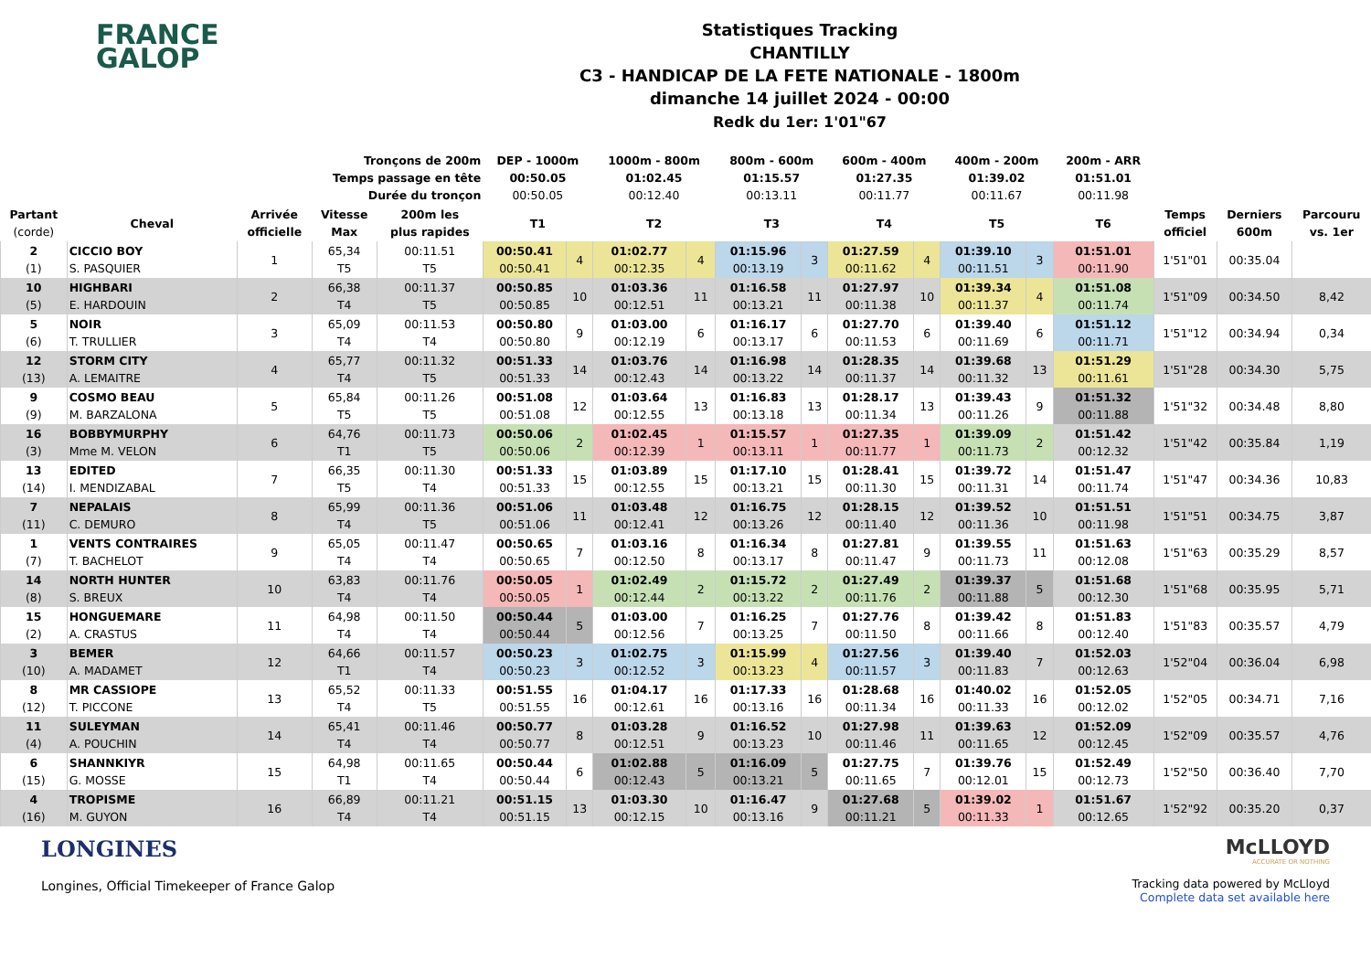FRANCE
GALOP
Statistiques Tracking
CHANTILLY
C3 - HANDICAP DE LA FETE NATIONALE - 1800m
dimanche 14 juillet 2024 - 00:00
Redk du 1er: 1'01"67
| Tronçons de 200m Temps passage en tête Durée du tronçon | | | | | DEP - 1000m 00:50.05 00:50.05 | | 1000m - 800m 01:02.45 00:12.40 | | 800m - 600m 01:15.57 00:13.11 | | 600m - 400m 01:27.35 00:11.77 | | 400m - 200m 01:39.02 00:11.67 | | 200m - ARR 01:51.01 00:11.98 | | | |
| --- | --- | --- | --- | --- | --- | --- | --- | --- | --- | --- | --- | --- | --- | --- | --- | --- | --- | --- |
| Partant (corde) | Cheval | Arrivée officielle | Vitesse Max | 200m les plus rapides | T1 | | T2 | | T3 | | T4 | | T5 | | T6 | Temps officiel | Derniers 600m | Parcouru vs. 1er |
| 2 (1) | CICCIO BOY S. PASQUIER | 1 | 65,34 T5 | 00:11.51 T5 | 00:50.41 00:50.41 | 4 | 01:02.77 00:12.35 | 4 | 01:15.96 00:13.19 | 3 | 01:27.59 00:11.62 | 4 | 01:39.10 00:11.51 | 3 | 01:51.01 00:11.90 | 1'51"01 | 00:35.04 | |
| 10 (5) | HIGHBARI E. HARDOUIN | 2 | 66,38 T4 | 00:11.37 T5 | 00:50.85 00:50.85 | 10 | 01:03.36 00:12.51 | 11 | 01:16.58 00:13.21 | 11 | 01:27.97 00:11.38 | 10 | 01:39.34 00:11.37 | 4 | 01:51.08 00:11.74 | 1'51"09 | 00:34.50 | 8,42 |
| 5 (6) | NOIR T. TRULLIER | 3 | 65,09 T4 | 00:11.53 T4 | 00:50.80 00:50.80 | 9 | 01:03.00 00:12.19 | 6 | 01:16.17 00:13.17 | 6 | 01:27.70 00:11.53 | 6 | 01:39.40 00:11.69 | 6 | 01:51.12 00:11.71 | 1'51"12 | 00:34.94 | 0,34 |
| 12 (13) | STORM CITY A. LEMAITRE | 4 | 65,77 T4 | 00:11.32 T5 | 00:51.33 00:51.33 | 14 | 01:03.76 00:12.43 | 14 | 01:16.98 00:13.22 | 14 | 01:28.35 00:11.37 | 14 | 01:39.68 00:11.32 | 13 | 01:51.29 00:11.61 | 1'51"28 | 00:34.30 | 5,75 |
| 9 (9) | COSMO BEAU M. BARZALONA | 5 | 65,84 T5 | 00:11.26 T5 | 00:51.08 00:51.08 | 12 | 01:03.64 00:12.55 | 13 | 01:16.83 00:13.18 | 13 | 01:28.17 00:11.34 | 13 | 01:39.43 00:11.26 | 9 | 01:51.32 00:11.88 | 1'51"32 | 00:34.48 | 8,80 |
| 16 (3) | BOBBYMURPHY Mme M. VELON | 6 | 64,76 T1 | 00:11.73 T5 | 00:50.06 00:50.06 | 2 | 01:02.45 00:12.39 | 1 | 01:15.57 00:13.11 | 1 | 01:27.35 00:11.77 | 1 | 01:39.09 00:11.73 | 2 | 01:51.42 00:12.32 | 1'51"42 | 00:35.84 | 1,19 |
| 13 (14) | EDITED I. MENDIZABAL | 7 | 66,35 T5 | 00:11.30 T4 | 00:51.33 00:51.33 | 15 | 01:03.89 00:12.55 | 15 | 01:17.10 00:13.21 | 15 | 01:28.41 00:11.30 | 15 | 01:39.72 00:11.31 | 14 | 01:51.47 00:11.74 | 1'51"47 | 00:34.36 | 10,83 |
| 7 (11) | NEPALAIS C. DEMURO | 8 | 65,99 T4 | 00:11.36 T5 | 00:51.06 00:51.06 | 11 | 01:03.48 00:12.41 | 12 | 01:16.75 00:13.26 | 12 | 01:28.15 00:11.40 | 12 | 01:39.52 00:11.36 | 10 | 01:51.51 00:11.98 | 1'51"51 | 00:34.75 | 3,87 |
| 1 (7) | VENTS CONTRAIRES T. BACHELOT | 9 | 65,05 T4 | 00:11.47 T4 | 00:50.65 00:50.65 | 7 | 01:03.16 00:12.50 | 8 | 01:16.34 00:13.17 | 8 | 01:27.81 00:11.47 | 9 | 01:39.55 00:11.73 | 11 | 01:51.63 00:12.08 | 1'51"63 | 00:35.29 | 8,57 |
| 14 (8) | NORTH HUNTER S. BREUX | 10 | 63,83 T4 | 00:11.76 T4 | 00:50.05 00:50.05 | 1 | 01:02.49 00:12.44 | 2 | 01:15.72 00:13.22 | 2 | 01:27.49 00:11.76 | 2 | 01:39.37 00:11.88 | 5 | 01:51.68 00:12.30 | 1'51"68 | 00:35.95 | 5,71 |
| 15 (2) | HONGUEMARE A. CRASTUS | 11 | 64,98 T4 | 00:11.50 T4 | 00:50.44 00:50.44 | 5 | 01:03.00 00:12.56 | 7 | 01:16.25 00:13.25 | 7 | 01:27.76 00:11.50 | 8 | 01:39.42 00:11.66 | 8 | 01:51.83 00:12.40 | 1'51"83 | 00:35.57 | 4,79 |
| 3 (10) | BEMER A. MADAMET | 12 | 64,66 T1 | 00:11.57 T4 | 00:50.23 00:50.23 | 3 | 01:02.75 00:12.52 | 3 | 01:15.99 00:13.23 | 4 | 01:27.56 00:11.57 | 3 | 01:39.40 00:11.83 | 7 | 01:52.03 00:12.63 | 1'52"04 | 00:36.04 | 6,98 |
| 8 (12) | MR CASSIOPE T. PICCONE | 13 | 65,52 T4 | 00:11.33 T5 | 00:51.55 00:51.55 | 16 | 01:04.17 00:12.61 | 16 | 01:17.33 00:13.16 | 16 | 01:28.68 00:11.34 | 16 | 01:40.02 00:11.33 | 16 | 01:52.05 00:12.02 | 1'52"05 | 00:34.71 | 7,16 |
| 11 (4) | SULEYMAN A. POUCHIN | 14 | 65,41 T4 | 00:11.46 T4 | 00:50.77 00:50.77 | 8 | 01:03.28 00:12.51 | 9 | 01:16.52 00:13.23 | 10 | 01:27.98 00:11.46 | 11 | 01:39.63 00:11.65 | 12 | 01:52.09 00:12.45 | 1'52"09 | 00:35.57 | 4,76 |
| 6 (15) | SHANNKIYR G. MOSSE | 15 | 64,98 T1 | 00:11.65 T4 | 00:50.44 00:50.44 | 6 | 01:02.88 00:12.43 | 5 | 01:16.09 00:13.21 | 5 | 01:27.75 00:11.65 | 7 | 01:39.76 00:12.01 | 15 | 01:52.49 00:12.73 | 1'52"50 | 00:36.40 | 7,70 |
| 4 (16) | TROPISME M. GUYON | 16 | 66,89 T4 | 00:11.21 T4 | 00:51.15 00:51.15 | 13 | 01:03.30 00:12.15 | 10 | 01:16.47 00:13.16 | 9 | 01:27.68 00:11.21 | 5 | 01:39.02 00:11.33 | 1 | 01:51.67 00:12.65 | 1'52"92 | 00:35.20 | 0,37 |
LONGINES
Longines, Official Timekeeper of France Galop
McLLOYD
ACCURATE OR NOTHING
Tracking data powered by McLloyd
Complete data set available here